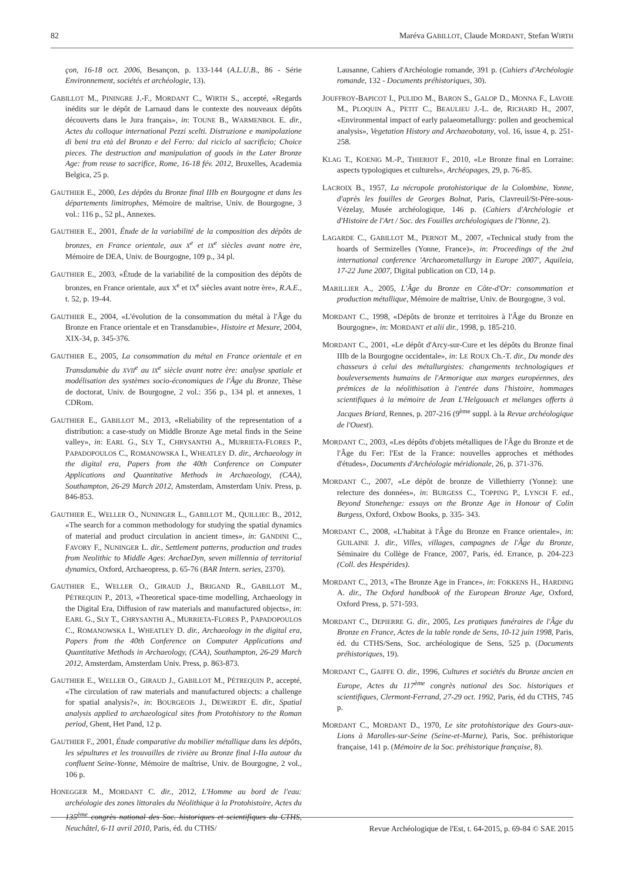82 Maréva GABILLOT, Claude MORDANT, Stefan WIRTH
çon, 16-18 oct. 2006, Besançon, p. 133-144 (A.L.U.B., 86 - Série Environnement, sociétés et archéologie, 13).
GABILLOT M., PININGRE J.-F., MORDANT C., WIRTH S., accepté, «Regards inédits sur le dépôt de Larnaud dans le contexte des nouveaux dépôts découverts dans le Jura français», in: TOUNE B., WARMENBOL E. dir., Actes du colloque international Pezzi scelti. Distruzione e manipolazione di beni tra età del Bronzo e del Ferro: dal riciclo al sacrificio; Choice pieces. The destruction and manipulation of goods in the Later Bronze Age: from reuse to sacrifice, Rome, 16-18 fév. 2012, Bruxelles, Academia Belgica, 25 p.
GAUTHIER E., 2000, Les dépôts du Bronze final IIIb en Bourgogne et dans les départements limitrophes, Mémoire de maîtrise, Univ. de Bourgogne, 3 vol.: 116 p., 52 pl., Annexes.
GAUTHIER E., 2001, Étude de la variabilité de la composition des dépôts de bronzes, en France orientale, aux X<sup>e</sup> et IX<sup>e</sup> siècles avant notre ère, Mémoire de DEA, Univ. de Bourgogne, 109 p., 34 pl.
GAUTHIER E., 2003, «Étude de la variabilité de la composition des dépôts de bronzes, en France orientale, aux X<sup>e</sup> et IX<sup>e</sup> siècles avant notre ère», R.A.E., t. 52, p. 19-44.
GAUTHIER E., 2004, «L'évolution de la consommation du métal à l'Âge du Bronze en France orientale et en Transdanubie», Histoire et Mesure, 2004, XIX-34, p. 345-376.
GAUTHIER E., 2005, La consommation du métal en France orientale et en Transdanubie du XVII<sup>e</sup> au IX<sup>e</sup> siècle avant notre ère: analyse spatiale et modélisation des systèmes socio-économiques de l'Âge du Bronze, Thèse de doctorat, Univ. de Bourgogne, 2 vol.: 356 p., 134 pl. et annexes, 1 CDRom.
GAUTHIER E., GABILLOT M., 2013, «Reliability of the representation of a distribution: a case-study on Middle Bronze Age metal finds in the Seine valley», in: EARL G., SLY T., CHRYSANTHI A., MURRIETA-FLORES P., PAPADOPOULOS C., ROMANOWSKA I., WHEATLEY D. dir., Archaeology in the digital era, Papers from the 40th Conference on Computer Applications and Quantitative Methods in Archaeology, (CAA), Southampton, 26-29 March 2012, Amsterdam, Amsterdam Univ. Press, p. 846-853.
GAUTHIER E., WELLER O., NUNINGER L., GABILLOT M., QUILLIEC B., 2012, «The search for a common methodology for studying the spatial dynamics of material and product circulation in ancient times», in: GANDINI C., FAVORY F., NUNINGER L. dir., Settlement patterns, production and trades from Neolithic to Middle Ages: ArchaeDyn, seven millennia of territorial dynamics, Oxford, Archaeopress, p. 65-76 (BAR Intern. series, 2370).
GAUTHIER E., WELLER O., GIRAUD J., BRIGAND R., GABILLOT M., PÉTREQUIN P., 2013, «Theoretical space-time modelling, Archaeology in the Digital Era, Diffusion of raw materials and manufactured objects», in: EARL G., SLY T., CHRYSANTHI A., MURRIETA-FLORES P., PAPADOPOULOS C., ROMANOWSKA I., WHEATLEY D. dir., Archaeology in the digital era, Papers from the 40th Conference on Computer Applications and Quantitative Methods in Archaeology, (CAA), Southampton, 26-29 March 2012, Amsterdam, Amsterdam Univ. Press, p. 863-873.
GAUTHIER E., WELLER O., GIRAUD J., GABILLOT M., PÉTREQUIN P., accepté, «The circulation of raw materials and manufactured objects: a challenge for spatial analysis?», in: BOURGEOIS J., DEWEIRDT E. dir., Spatial analysis applied to archaeological sites from Protohistory to the Roman period, Ghent, Het Pand, 12 p.
GAUTHIER F., 2001, Étude comparative du mobilier métallique dans les dépôts, les sépultures et les trouvailles de rivière au Bronze final I-IIa autour du confluent Seine-Yonne, Mémoire de maîtrise, Univ. de Bourgogne, 2 vol., 106 p.
HONEGGER M., MORDANT C. dir., 2012, L'Homme au bord de l'eau: archéologie des zones littorales du Néolithique à la Protohistoire, Actes du 135<sup>ème</sup> congrès national des Soc. historiques et scientifiques du CTHS, Neuchâtel, 6-11 avril 2010, Paris, éd. du CTHS/
Lausanne, Cahiers d'Archéologie romande, 391 p. (Cahiers d'Archéologie romande, 132 - Documents préhistoriques, 30).
JOUFFROY-BAPICOT I., PULIDO M., BARON S., GALOP D., MONNA F., LAVOIE M., PLOQUIN A., PETIT C., BEAULIEU J.-L. de, RICHARD H., 2007, «Environmental impact of early palaeometallurgy: pollen and geochemical analysis», Vegetation History and Archaeobotany, vol. 16, issue 4, p. 251-258.
KLAG T., KOENIG M.-P., THIERIOT F., 2010, «Le Bronze final en Lorraine: aspects typologiques et culturels», Archéopages, 29, p. 76-85.
LACROIX B., 1957, La nécropole protohistorique de la Colombine, Yonne, d'après les fouilles de Georges Bolnat, Paris, Clavreuil/St-Père-sous-Vézelay, Musée archéologique, 146 p. (Cahiers d'Archéologie et d'Histoire de l'Art / Soc. des Fouilles archéologiques de l'Yonne, 2).
LAGARDE C., GABILLOT M., PERNOT M., 2007, «Technical study from the hoards of Sermizelles (Yonne, France)», in: Proceedings of the 2nd international conference 'Archaeometallurgy in Europe 2007', Aquileia, 17-22 June 2007, Digital publication on CD, 14 p.
MARILLIER A., 2005, L'Âge du Bronze en Côte-d'Or: consommation et production métallique, Mémoire de maîtrise, Univ. de Bourgogne, 3 vol.
MORDANT C., 1998, «Dépôts de bronze et territoires à l'Âge du Bronze en Bourgogne», in: MORDANT et alii dir., 1998, p. 185-210.
MORDANT C., 2001, «Le dépôt d'Arcy-sur-Cure et les dépôts du Bronze final IIIb de la Bourgogne occidentale», in: LE ROUX Ch.-T. dir., Du monde des chasseurs à celui des métallurgistes: changements technologiques et bouleversements humains de l'Armorique aux marges européennes, des prémices de la néolithisation à l'entrée dans l'histoire, hommages scientifiques à la mémoire de Jean L'Helgouach et mélanges offerts à Jacques Briard, Rennes, p. 207-216 (9<sup>ème</sup> suppl. à la Revue archéologique de l'Ouest).
MORDANT C., 2003, «Les dépôts d'objets métalliques de l'Âge du Bronze et de l'Âge du Fer: l'Est de la France: nouvelles approches et méthodes d'études», Documents d'Archéologie méridionale, 26, p. 371-376.
MORDANT C., 2007, «Le dépôt de bronze de Villethierry (Yonne): une relecture des données», in: BURGESS C., TOPPING P., LYNCH F. ed., Beyond Stonehenge: essays on the Bronze Age in Honour of Colin Burgess, Oxford, Oxbow Books, p. 335- 343.
MORDANT C., 2008, «L'habitat à l'Âge du Bronze en France orientale», in: GUILAINE J. dir., Villes, villages, campagnes de l'Âge du Bronze, Séminaire du Collège de France, 2007, Paris, éd. Errance, p. 204-223 (Coll. des Hespérides).
MORDANT C., 2013, «The Bronze Age in France», in: FOKKENS H., HARDING A. dir., The Oxford handbook of the European Bronze Age, Oxford, Oxford Press, p. 571-593.
MORDANT C., DEPIERRE G. dir., 2005, Les pratiques funéraires de l'Âge du Bronze en France, Actes de la table ronde de Sens, 10-12 juin 1998, Paris, éd. du CTHS/Sens, Soc. archéologique de Sens, 525 p. (Documents préhistoriques, 19).
MORDANT C., GAIFFE O. dir., 1996, Cultures et sociétés du Bronze ancien en Europe, Actes du 117<sup>ème</sup> congrès national des Soc. historiques et scientifiques, Clermont-Ferrand, 27-29 oct. 1992, Paris, éd du CTHS, 745 p.
MORDANT C., MORDANT D., 1970, Le site protohistorique des Gours-aux-Lions à Marolles-sur-Seine (Seine-et-Marne), Paris, Soc. préhistorique française, 141 p. (Mémoire de la Soc. préhistorique française, 8).
Revue Archéologique de l'Est, t. 64-2015, p. 69-84 © SAE 2015